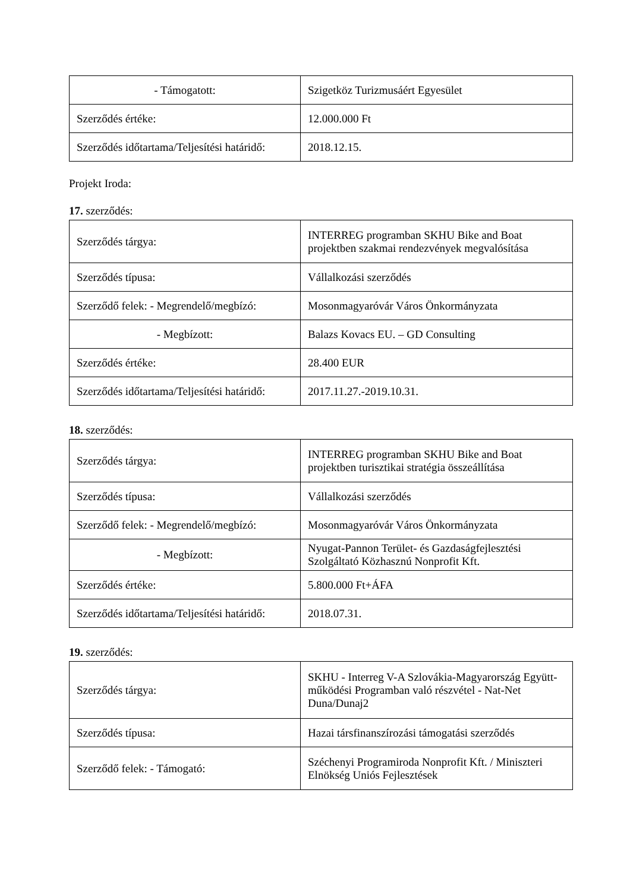| - Támogatott: | Szigetköz Turizmusáért Egyesület |
| Szerződés értéke: | 12.000.000 Ft |
| Szerződés időtartama/Teljesítési határidő: | 2018.12.15. |
Projekt Iroda:
17. szerződés:
| Szerződés tárgya: | INTERREG programban SKHU Bike and Boat projektben szakmai rendezvények megvalósítása |
| Szerződés típusa: | Vállalkozási szerződés |
| Szerződő felek: - Megrendelő/megbízó: | Mosonmagyaróvár Város Önkormányzata |
| - Megbízott: | Balazs Kovacs EU. – GD Consulting |
| Szerződés értéke: | 28.400 EUR |
| Szerződés időtartama/Teljesítési határidő: | 2017.11.27.-2019.10.31. |
18. szerződés:
| Szerződés tárgya: | INTERREG programban SKHU Bike and Boat projektben turisztikai stratégia összeállítása |
| Szerződés típusa: | Vállalkozási szerződés |
| Szerződő felek: - Megrendelő/megbízó: | Mosonmagyaróvár Város Önkormányzata |
| - Megbízott: | Nyugat-Pannon Terület- és Gazdaságfejlesztési Szolgáltató Közhasznú Nonprofit Kft. |
| Szerződés értéke: | 5.800.000 Ft+ÁFA |
| Szerződés időtartama/Teljesítési határidő: | 2018.07.31. |
19. szerződés:
| Szerződés tárgya: | SKHU - Interreg V-A Szlovákia-Magyarország Együtt-működési Programban való részvétel - Nat-Net Duna/Dunaj2 |
| Szerződés típusa: | Hazai társfinanszírozási támogatási szerződés |
| Szerződő felek: - Támogató: | Széchenyi Programiroda Nonprofit Kft. / Miniszteri Elnökség Uniós Fejlesztések |